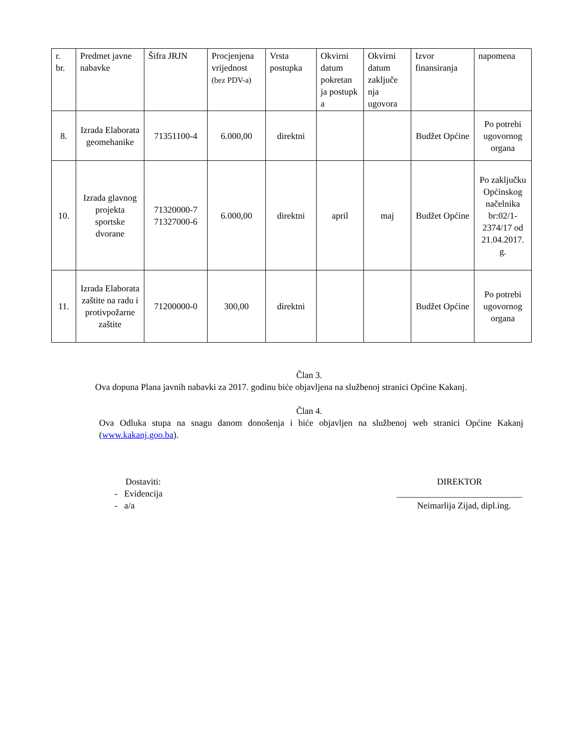| r. br. | Predmet javne nabavke | Šifra JRJN | Procjenjena vrijednost (bez PDV-a) | Vrsta postupka | Okvirni datum pokretan ja postupk a | Okvirni datum zaključe nja ugovora | Izvor finansiranja | napomena |
| --- | --- | --- | --- | --- | --- | --- | --- | --- |
| 8. | Izrada Elaborata geomehanike | 71351100-4 | 6.000,00 | direktni | | | Budžet Općine | Po potrebi ugovornog organa |
| 10. | Izrada glavnog projekta sportske dvorane | 71320000-7 71327000-6 | 6.000,00 | direktni | april | maj | Budžet Općine | Po zaključku Općinskog načelnika br:02/1-2374/17 od 21.04.2017. g. |
| 11. | Izrada Elaborata zaštite na radu i protivpožarne zaštite | 71200000-0 | 300,00 | direktni | | | Budžet Općine | Po potrebi ugovornog organa |
Član 3.
Ova dopuna Plana javnih nabavki za 2017. godinu biće objavljena na službenoj stranici Općine Kakanj.
Član 4.
Ova Odluka stupa na snagu danom donošenja i biće objavljen na službenoj web stranici Općine Kakanj (www.kakanj.goo.ba).
Dostaviti:
- Evidencija
- a/a
DIREKTOR
____________________________
Neimarlija Zijad, dipl.ing.